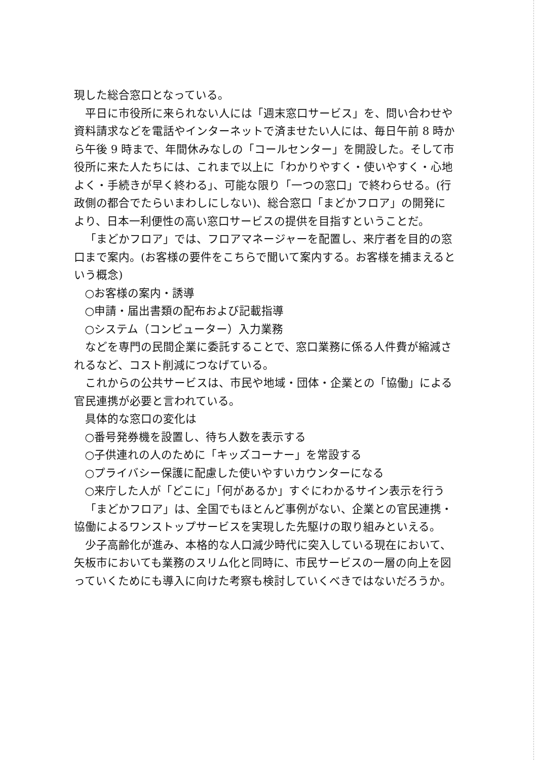現した総合窓口となっている。
平日に市役所に来られない人には「週末窓口サービス」を、問い合わせや資料請求などを電話やインターネットで済ませたい人には、毎日午前 8 時から午後 9 時まで、年間休みなしの「コールセンター」を開設した。そして市役所に来た人たちには、これまで以上に「わかりやすく・使いやすく・心地よく・手続きが早く終わる」、可能な限り「一つの窓口」で終わらせる。(行政側の都合でたらいまわしにしない)、総合窓口「まどかフロア」の開発により、日本一利便性の高い窓口サービスの提供を目指すということだ。
「まどかフロア」では、フロアマネージャーを配置し、来庁者を目的の窓口まで案内。(お客様の要件をこちらで聞いて案内する。お客様を捕まえるという概念)
○お客様の案内・誘導
○申請・届出書類の配布および記載指導
○システム（コンピューター）入力業務
などを専門の民間企業に委託することで、窓口業務に係る人件費が縮減されるなど、コスト削減につなげている。
これからの公共サービスは、市民や地域・団体・企業との「協働」による官民連携が必要と言われている。
具体的な窓口の変化は
○番号発券機を設置し、待ち人数を表示する
○子供連れの人のために「キッズコーナー」を常設する
○プライバシー保護に配慮した使いやすいカウンターになる
○来庁した人が「どこに」「何があるか」すぐにわかるサイン表示を行う
「まどかフロア」は、全国でもほとんど事例がない、企業との官民連携・協働によるワンストップサービスを実現した先駆けの取り組みといえる。
少子高齢化が進み、本格的な人口減少時代に突入している現在において、矢板市においても業務のスリム化と同時に、市民サービスの一層の向上を図っていくためにも導入に向けた考察も検討していくべきではないだろうか。